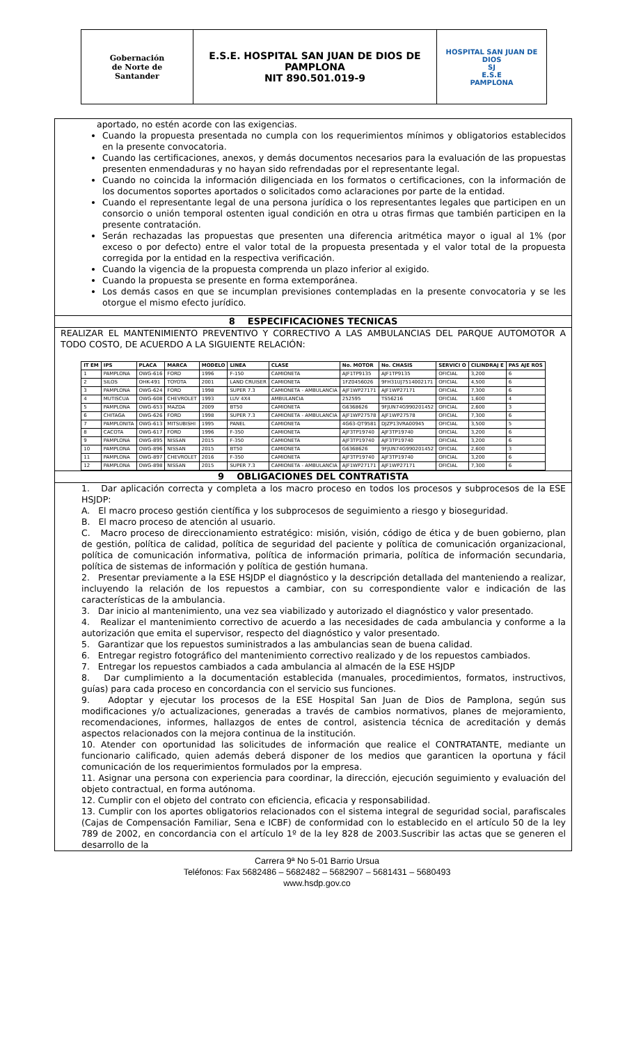Gobernación
de Norte de
Santander
E.S.E. HOSPITAL SAN JUAN DE DIOS DE
PAMPLONA
NIT 890.501.019-9
HOSPITAL SAN JUAN DE DIOS
SJ
E.S.E
PAMPLONA
aportado, no estén acorde con las exigencias.
Cuando la propuesta presentada no cumpla con los requerimientos mínimos y obligatorios establecidos en la presente convocatoria.
Cuando las certificaciones, anexos, y demás documentos necesarios para la evaluación de las propuestas presenten enmendaduras y no hayan sido refrendadas por el representante legal.
Cuando no coincida la información diligenciada en los formatos o certificaciones, con la información de los documentos soportes aportados o solicitados como aclaraciones por parte de la entidad.
Cuando el representante legal de una persona jurídica o los representantes legales que participen en un consorcio o unión temporal ostenten igual condición en otra u otras firmas que también participen en la presente contratación.
Serán rechazadas las propuestas que presenten una diferencia aritmética mayor o igual al 1% (por exceso o por defecto) entre el valor total de la propuesta presentada y el valor total de la propuesta corregida por la entidad en la respectiva verificación.
Cuando la vigencia de la propuesta comprenda un plazo inferior al exigido.
Cuando la propuesta se presente en forma extemporánea.
Los demás casos en que se incumplan previsiones contempladas en la presente convocatoria y se les otorgue el mismo efecto jurídico.
8 ESPECIFICACIONES TECNICAS
REALIZAR EL MANTENIMIENTO PREVENTIVO Y CORRECTIVO A LAS AMBULANCIAS DEL PARQUE AUTOMOTOR A TODO COSTO, DE ACUERDO A LA SIGUIENTE RELACIÓN:
| IT EM | IPS | PLACA | MARCA | MODELO | LINEA | CLASE | No. MOTOR | No. CHASIS | SERVICI O | CILINDRAJ E | PAS AJE ROS |
| --- | --- | --- | --- | --- | --- | --- | --- | --- | --- | --- | --- |
| 1 | PAMPLONA | OWG-616 | FORD | 1996 | F-150 | CAMIONETA | AJF1TP9135 | AJF1TP9135 | OFICIAL | 3,200 | 6 |
| 2 | SILOS | OHK-491 | TOYOTA | 2001 | LAND CRUISER | CAMIONETA | 1FZ0456026 | 9FH31UJ7514002171 | OFICIAL | 4,500 | 6 |
| 3 | PAMPLONA | OWG-624 | FORD | 1998 | SUPER 7.3 | CAMIONETA - AMBULANCIA | AJF1WP27171 | AJF1WP27171 | OFICIAL | 7,300 | 6 |
| 4 | MUTISCUA | OWG-608 | CHEVROLET | 1993 | LUV 4X4 | AMBULANCIA | 252595 | TS56216 | OFICIAL | 1,600 | 4 |
| 5 | PAMPLONA | OWG-653 | MAZDA | 2009 | BT50 | CAMIONETA | G6368626 | 9FJUN74G990201452 | OFICIAL | 2,600 | 3 |
| 6 | CHITAGA | OWG-626 | FORD | 1998 | SUPER 7.3 | CAMIONETA - AMBULANCIA | AJF1WP27578 | AJF1WP27578 | OFICIAL | 7,300 | 6 |
| 7 | PAMPLONITA | OWG-613 | MITSUBISHI | 1995 | PANEL | CAMIONETA | 4G63-QT9581 | DJZP13VRA00945 | OFICIAL | 3,500 | 5 |
| 8 | CACOTA | OWG-617 | FORD | 1996 | F-350 | CAMIONETA | AJF3TP19740 | AJF3TP19740 | OFICIAL | 3,200 | 6 |
| 9 | PAMPLONA | OWG-895 | NISSAN | 2015 | F-350 | CAMIONETA | AJF3TP19740 | AJF3TP19740 | OFICIAL | 3,200 | 6 |
| 10 | PAMPLONA | OWG-896 | NISSAN | 2015 | BT50 | CAMIONETA | G6368626 | 9FJUN74G990201452 | OFICIAL | 2,600 | 3 |
| 11 | PAMPLONA | OWG-897 | CHEVROLET | 2016 | F-350 | CAMIONETA | AJF3TP19740 | AJF3TP19740 | OFICIAL | 3,200 | 6 |
| 12 | PAMPLONA | OWG-898 | NISSAN | 2015 | SUPER 7.3 | CAMIONETA - AMBULANCIA | AJF1WP27171 | AJF1WP27171 | OFICIAL | 7,300 | 6 |
9 OBLIGACIONES DEL CONTRATISTA
1. Dar aplicación correcta y completa a los macro proceso en todos los procesos y subprocesos de la ESE HSJDP:
A. El macro proceso gestión científica y los subprocesos de seguimiento a riesgo y bioseguridad.
B. El macro proceso de atención al usuario.
C. Macro proceso de direccionamiento estratégico: misión, visión, código de ética y de buen gobierno, plan de gestión, política de calidad, política de seguridad del paciente y política de comunicación organizacional, política de comunicación informativa, política de información primaria, política de información secundaria, política de sistemas de información y política de gestión humana.
2. Presentar previamente a la ESE HSJDP el diagnóstico y la descripción detallada del manteniendo a realizar, incluyendo la relación de los repuestos a cambiar, con su correspondiente valor e indicación de las características de la ambulancia.
3. Dar inicio al mantenimiento, una vez sea viabilizado y autorizado el diagnóstico y valor presentado.
4. Realizar el mantenimiento correctivo de acuerdo a las necesidades de cada ambulancia y conforme a la autorización que emita el supervisor, respecto del diagnóstico y valor presentado.
5. Garantizar que los repuestos suministrados a las ambulancias sean de buena calidad.
6. Entregar registro fotográfico del mantenimiento correctivo realizado y de los repuestos cambiados.
7. Entregar los repuestos cambiados a cada ambulancia al almacén de la ESE HSJDP
8. Dar cumplimiento a la documentación establecida (manuales, procedimientos, formatos, instructivos, guías) para cada proceso en concordancia con el servicio sus funciones.
9. Adoptar y ejecutar los procesos de la ESE Hospital San Juan de Dios de Pamplona, según sus modificaciones y/o actualizaciones, generadas a través de cambios normativos, planes de mejoramiento, recomendaciones, informes, hallazgos de entes de control, asistencia técnica de acreditación y demás aspectos relacionados con la mejora continua de la institución.
10. Atender con oportunidad las solicitudes de información que realice el CONTRATANTE, mediante un funcionario calificado, quien además deberá disponer de los medios que garanticen la oportuna y fácil comunicación de los requerimientos formulados por la empresa.
11. Asignar una persona con experiencia para coordinar, la dirección, ejecución seguimiento y evaluación del objeto contractual, en forma autónoma.
12. Cumplir con el objeto del contrato con eficiencia, eficacia y responsabilidad.
13. Cumplir con los aportes obligatorios relacionados con el sistema integral de seguridad social, parafiscales (Cajas de Compensación Familiar, Sena e ICBF) de conformidad con lo establecido en el artículo 50 de la ley 789 de 2002, en concordancia con el artículo 1º de la ley 828 de 2003.Suscribir las actas que se generen el desarrollo de la
Carrera 9ª No 5-01 Barrio Ursua
Teléfonos: Fax 5682486 – 5682482 – 5682907 – 5681431 – 5680493
www.hsdp.gov.co